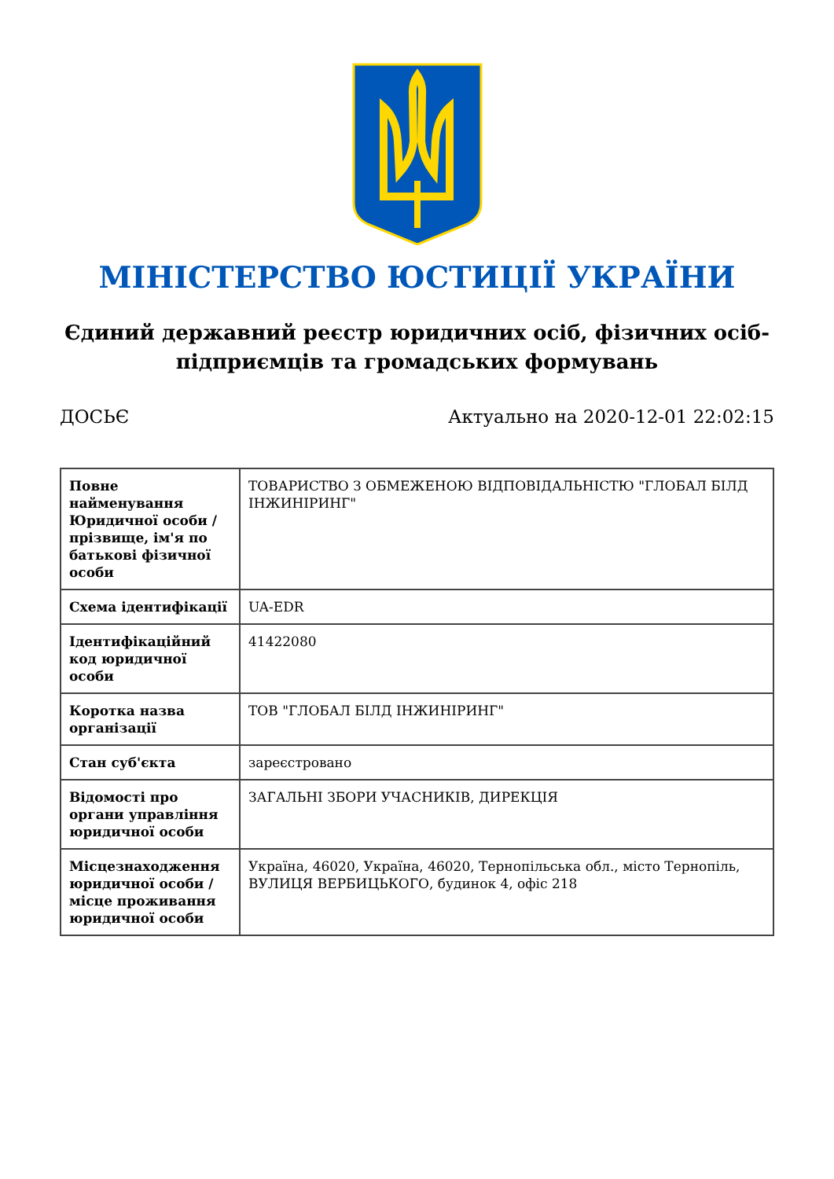МІНІСТЕРСТВО ЮСТИЦІЇ УКРАЇНИ
Єдиний державний реєстр юридичних осіб, фізичних осіб-підприємців та громадських формувань
ДОСЬЄ Актуально на 2020-12-01 22:02:15
| Повне найменування Юридичної особи / прізвище, ім'я по батькові фізичної особи | ТОВАРИСТВО З ОБМЕЖЕНОЮ ВІДПОВІДАЛЬНІСТЮ "ГЛОБАЛ БІЛД ІНЖИНІРИНГ" |
| Схема ідентифікації | UA-EDR |
| Ідентифікаційний код юридичної особи | 41422080 |
| Коротка назва організації | ТОВ "ГЛОБАЛ БІЛД ІНЖИНІРИНГ" |
| Стан суб'єкта | зареєстровано |
| Відомості про органи управління юридичної особи | ЗАГАЛЬНІ ЗБОРИ УЧАСНИКІВ, ДИРЕКЦІЯ |
| Місцезнаходження юридичної особи / місце проживання юридичної особи | Україна, 46020, Україна, 46020, Тернопільська обл., місто Тернопіль, ВУЛИЦЯ ВЕРБИЦЬКОГО, будинок 4, офіс 218 |